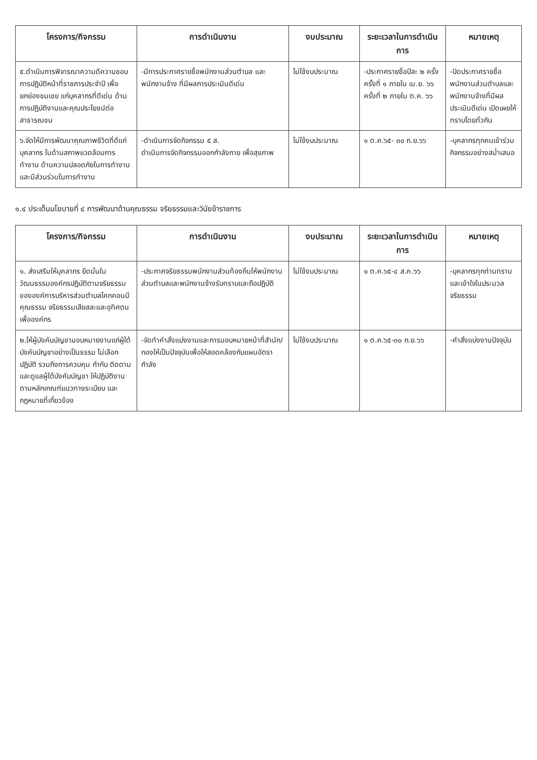| โครงการ/กิจกรรม | การดำเนินงาน | งบประมาณ | ระยะเวลาในการดำเนินการ | หมายเหตุ |
| --- | --- | --- | --- | --- |
| ๕.ดำเนินการพิจารณาความดีความชอบการปฏิบัติหน้าที่ราชการประจำปี เพื่อยกย่องชมเชย แก่บุคลากรที่ดีเด่น ด้านการปฏิบัติงานและคุณประโยชน์ต่อสาธารณชน | -มีการประกาศรายชื่อพนักงานส่วนตำบล และพนักงานจ้าง ที่มีผลการประเมินดีเด่น | ไม่ใช้งบประมาณ | -ประกาศรายชื่อปีละ ๒ ครั้ง ครั้งที่ ๑ ภายใน เม.ย. ๖๖ ครั้งที่ ๒ ภายใน ต.ค. ๖๖ | -ปิดประกาศรายชื่อพนักงานส่วนตำบลและพนักงานจ้างที่มีผลประเมินดีเด่น เปิดเผยให้ทราบโดยทั่วกัน |
| ๖.จัดให้มีการพัฒนาคุณภาพชีวิตที่ดีแก่บุคลากร ในด้านสภาพแวดล้อมการทำงาน ด้านความปลอดภัยในการทำงานและมีส่วนร่วมในการทำงาน | -ดำเนินการจัดกิจกรรม ๕ ส. ดำเนินการจัดกิจกรรมออกกำลังกาย เพื่อสุขภาพ | ไม่ใช้งบประมาณ | ๑ ต.ค.๖๕- ๓๐ ก.ย.๖๖ | -บุคลากรทุกคนเข้าร่วมกิจกรรมอย่างสม่ำเสมอ |
๑.๔ ประเด็นนโยบายที่ ๔ การพัฒนาด้านคุณธรรม จริยธรรมและวินัยข้าราชการ
| โครงการ/กิจกรรม | การดำเนินงาน | งบประมาณ | ระยะเวลาในการดำเนินการ | หมายเหตุ |
| --- | --- | --- | --- | --- |
| ๑. ส่งเสริมให้บุคลากร ยึดมั่นในวัฒนธรรมองค์กรปฏิบัติตามจริยธรรมขององค์การบริหารส่วนตำบลโคกคอนมีคุณธรรม จริยธรรมเสียสละและอุทิศตนเพื่อองค์กร | -ประกาศจริยธรรมพนักงานส่วนท้องถิ่นให้พนักงานส่วนตำบลและพนักงานจ้างรับทราบและถือปฏิบัติ | ไม่ใช้งบประมาณ | ๑ ต.ค.๖๕-๔ ส.ค.๖๖ | -บุคลากรทุกท่านทราบและเข้าใจในประมวลจริยธรรม |
| ๒.ให้ผู้บังคับบัญชามอบหมายงานแก่ผู้ใต้บังคับบัญชาอย่างเป็นธรรม ไม่เลือกปฏิบัติ รวมถึงการควบคุม กำกับ ติดตามและดูแลผู้ใต้บังคับบัญชา ให้ปฏิบัติงานตามหลักเกณฑ์แนวทางระเบียบ และกฎหมายที่เกี่ยวข้อง | -จัดทำคำสั่งแบ่งงานและการมอบหมายหน้าที่สำนัก/กองให้เป็นปัจจุบันเพื่อให้สอดคล้องกับแผนอัตรากำลัง | ไม่ใช้งบประมาณ | ๑ ต.ค.๖๕-๓๐ ก.ย.๖๖ | -คำสั่งแบ่งงานปัจจุบัน |